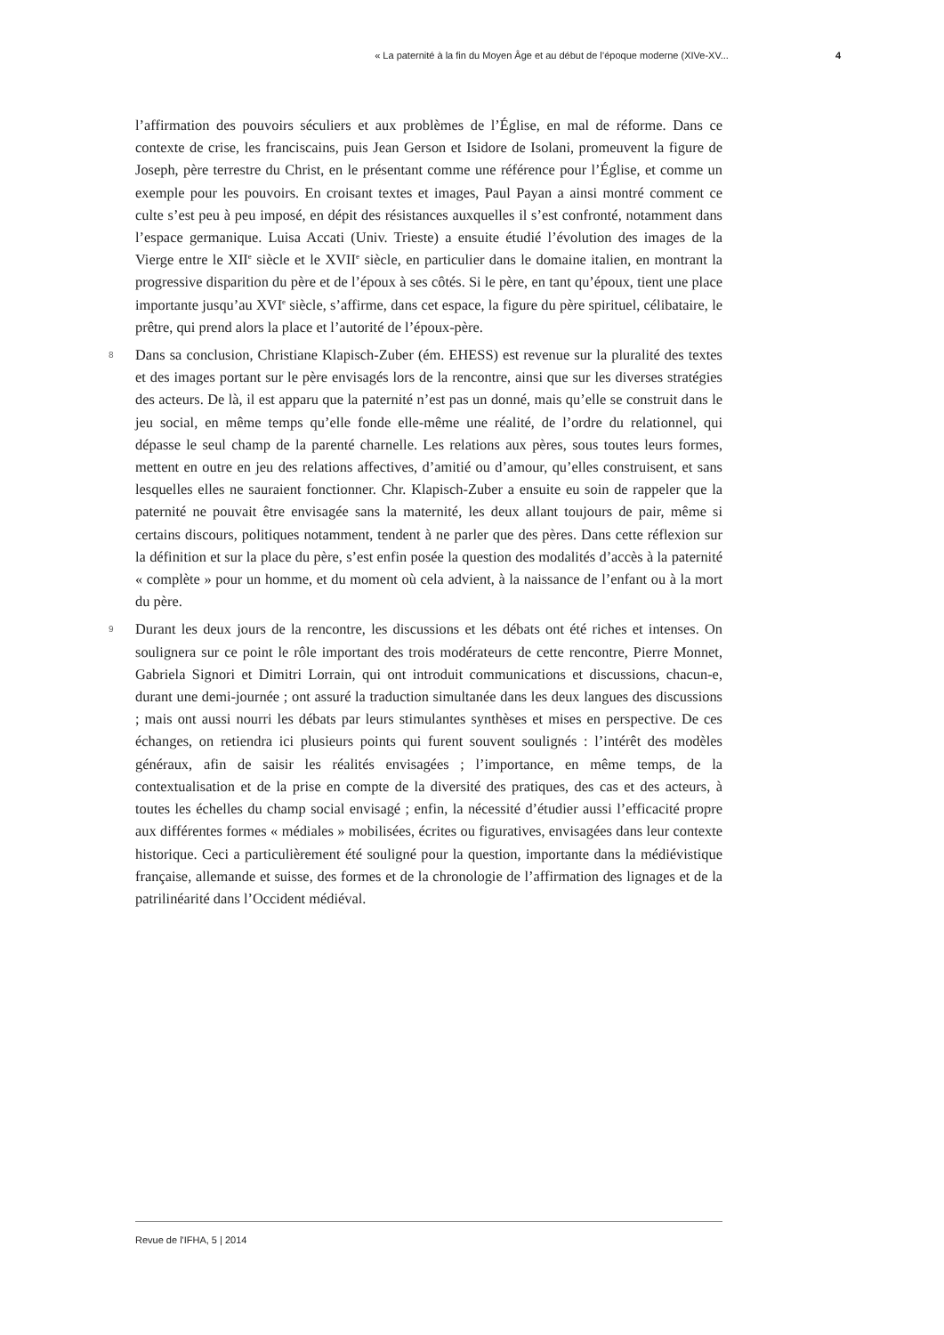« La paternité à la fin du Moyen Âge et au début de l’époque moderne (XIVe-XV... 4
l’affirmation des pouvoirs séculiers et aux problèmes de l’Église, en mal de réforme. Dans ce contexte de crise, les franciscains, puis Jean Gerson et Isidore de Isolani, promeuvent la figure de Joseph, père terrestre du Christ, en le présentant comme une référence pour l’Église, et comme un exemple pour les pouvoirs. En croisant textes et images, Paul Payan a ainsi montré comment ce culte s’est peu à peu imposé, en dépit des résistances auxquelles il s’est confronté, notamment dans l’espace germanique. Luisa Accati (Univ. Trieste) a ensuite étudié l’évolution des images de la Vierge entre le XII<sup>e</sup> siècle et le XVII<sup>e</sup> siècle, en particulier dans le domaine italien, en montrant la progressive disparition du père et de l’époux à ses côtés. Si le père, en tant qu’époux, tient une place importante jusqu’au XVI<sup>e</sup> siècle, s’affirme, dans cet espace, la figure du père spirituel, célibataire, le prêtre, qui prend alors la place et l’autorité de l’époux-père.
8 Dans sa conclusion, Christiane Klapisch-Zuber (ém. EHESS) est revenue sur la pluralité des textes et des images portant sur le père envisagés lors de la rencontre, ainsi que sur les diverses stratégies des acteurs. De là, il est apparu que la paternité n’est pas un donné, mais qu’elle se construit dans le jeu social, en même temps qu’elle fonde elle-même une réalité, de l’ordre du relationnel, qui dépasse le seul champ de la parenté charnelle. Les relations aux pères, sous toutes leurs formes, mettent en outre en jeu des relations affectives, d’amitié ou d’amour, qu’elles construisent, et sans lesquelles elles ne sauraient fonctionner. Chr. Klapisch-Zuber a ensuite eu soin de rappeler que la paternité ne pouvait être envisagée sans la maternité, les deux allant toujours de pair, même si certains discours, politiques notamment, tendent à ne parler que des pères. Dans cette réflexion sur la définition et sur la place du père, s’est enfin posée la question des modalités d’accès à la paternité « complète » pour un homme, et du moment où cela advient, à la naissance de l’enfant ou à la mort du père.
9 Durant les deux jours de la rencontre, les discussions et les débats ont été riches et intenses. On soulignera sur ce point le rôle important des trois modérateurs de cette rencontre, Pierre Monnet, Gabriela Signori et Dimitri Lorrain, qui ont introduit communications et discussions, chacun-e, durant une demi-journée ; ont assuré la traduction simultanée dans les deux langues des discussions ; mais ont aussi nourri les débats par leurs stimulantes synthèses et mises en perspective. De ces échanges, on retiendra ici plusieurs points qui furent souvent soulignés : l’intérêt des modèles généraux, afin de saisir les réalités envisagées ; l’importance, en même temps, de la contextualisation et de la prise en compte de la diversité des pratiques, des cas et des acteurs, à toutes les échelles du champ social envisagé ; enfin, la nécessité d’étudier aussi l’efficacité propre aux différentes formes « médiales » mobilisées, écrites ou figuratives, envisagées dans leur contexte historique. Ceci a particulièrement été souligné pour la question, importante dans la médiévistique française, allemande et suisse, des formes et de la chronologie de l’affirmation des lignages et de la patrilinéarité dans l’Occident médiéval.
Revue de l'IFHA, 5 | 2014